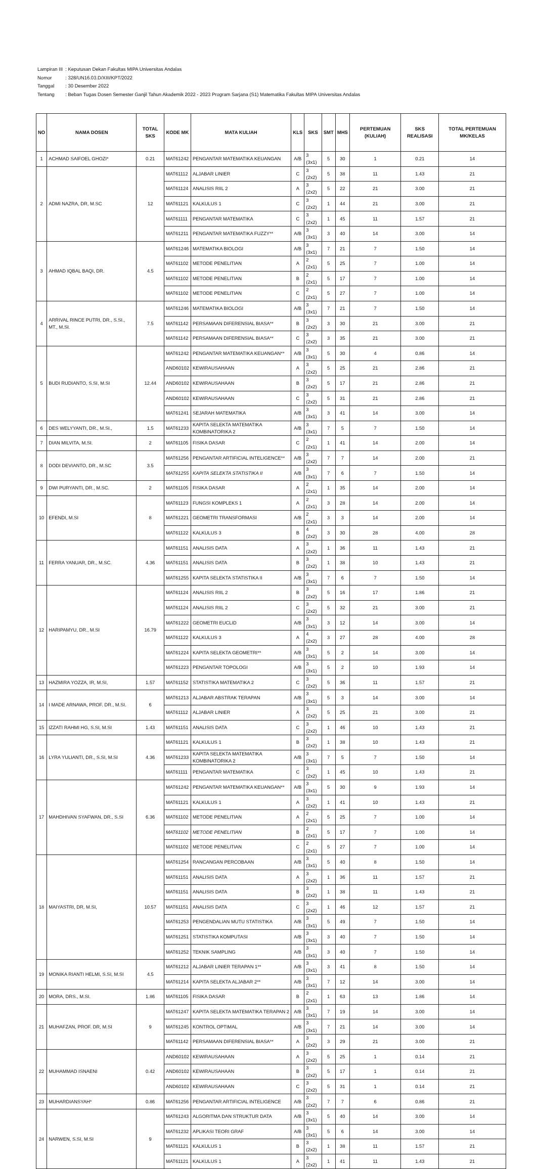| Lampiran III | : Keputusan Dekan Fakultas MIPA Universitas Andalas |
| Nomor | : 328/UN16.03.D/XIII/KPT/2022 |
| Tanggal | : 30 Desember 2022 |
| Tentang | : Beban Tugas Dosen Semester Ganjil Tahun Akademik 2022 - 2023 Program Sarjana (S1) Matematika Fakultas MIPA Universitas Andalas |
| NO | NAMA DOSEN | TOTAL SKS | KODE MK | MATA KULIAH | KLS | SKS | SMT | MHS | PERTEMUAN (KULIAH) | SKS REALISASI | TOTAL PERTEMUAN MK/KELAS |
| --- | --- | --- | --- | --- | --- | --- | --- | --- | --- | --- | --- |
| 1 | ACHMAD SAIFOEL GHOZI* | 0.21 | MAT61242 | PENGANTAR MATEMATIKA KEUANGAN | A/B | 3 (3x1) | 5 | 30 | 1 | 0.21 | 14 |
| 2 | ADMI NAZRA, DR, M.SC | 12 | MAT61112 | ALJABAR LINIER | C | 3 (2x2) | 5 | 38 | 11 | 1.43 | 21 |
| | | | MAT61124 | ANALISIS RIIL 2 | A | 3 (2x2) | 5 | 22 | 21 | 3.00 | 21 |
| | | | MAT61121 | KALKULUS 1 | C | 3 (2x2) | 1 | 44 | 21 | 3.00 | 21 |
| | | | MAT61111 | PENGANTAR MATEMATIKA | C | 3 (2x2) | 1 | 45 | 11 | 1.57 | 21 |
| | | | MAT61211 | PENGANTAR MATEMATIKA FUZZY** | A/B | 3 (3x1) | 3 | 40 | 14 | 3.00 | 14 |
| 3 | AHMAD IQBAL BAQI, DR. | 4.5 | MAT61246 | MATEMATIKA BIOLOGI | A/B | 3 (3x1) | 7 | 21 | 7 | 1.50 | 14 |
| | | | MAT61102 | METODE PENELITIAN | A | 2 (2x1) | 5 | 25 | 7 | 1.00 | 14 |
| | | | MAT61102 | METODE PENELITIAN | B | 2 (2x1) | 5 | 17 | 7 | 1.00 | 14 |
| | | | MAT61102 | METODE PENELITIAN | C | 2 (2x1) | 5 | 27 | 7 | 1.00 | 14 |
| 4 | ARRIVAL RINCE PUTRI, DR., S.SI., MT., M.SI. | 7.5 | MAT61246 | MATEMATIKA BIOLOGI | A/B | 3 (3x1) | 7 | 21 | 7 | 1.50 | 14 |
| | | | MAT61142 | PERSAMAAN DIFERENSIAL BIASA** | B | 3 (2x2) | 3 | 30 | 21 | 3.00 | 21 |
| | | | MAT61142 | PERSAMAAN DIFERENSIAL BIASA** | C | 3 (2x2) | 3 | 35 | 21 | 3.00 | 21 |
| 5 | BUDI RUDIANTO, S.SI, M.SI | 12.44 | MAT61242 | PENGANTAR MATEMATIKA KEUANGAN** | A/B | 3 (3x1) | 5 | 30 | 4 | 0.86 | 14 |
| | | | AND60102 | KEWIRAUSAHAAN | A | 3 (2x2) | 5 | 25 | 21 | 2.86 | 21 |
| | | | AND60102 | KEWIRAUSAHAAN | B | 3 (2x2) | 5 | 17 | 21 | 2.86 | 21 |
| | | | AND60102 | KEWIRAUSAHAAN | C | 3 (2x2) | 5 | 31 | 21 | 2.86 | 21 |
| | | | MAT61241 | SEJARAH MATEMATIKA | A/B | 3 (3x1) | 3 | 41 | 14 | 3.00 | 14 |
| 6 | DES WELYYANTI, DR., M.SI., | 1.5 | MAT61233 | KAPITA SELEKTA MATEMATIKA KOMBINATORIKA 2 | A/B | 3 (3x1) | 7 | 5 | 7 | 1.50 | 14 |
| 7 | DIAN MILVITA, M.SI. | 2 | MAT61105 | FISIKA DASAR | C | 2 (2x1) | 1 | 41 | 14 | 2.00 | 14 |
| 8 | DODI DEVIANTO, DR., M.SC | 3.5 | MAT61256 | PENGANTAR ARTIFICIAL INTELIGENCE** | A/B | 3 (2x2) | 7 | 7 | 14 | 2.00 | 21 |
| | | | MAT61255 | KAPITA SELEKTA STATISTIKA II | A/B | 3 (3x1) | 7 | 6 | 7 | 1.50 | 14 |
| 9 | DWI PURYANTI, DR., M.SC. | 2 | MAT61105 | FISIKA DASAR | A | 2 (2x1) | 1 | 35 | 14 | 2.00 | 14 |
| 10 | EFENDI, M.SI | 8 | MAT61123 | FUNGSI KOMPLEKS 1 | A | 2 (2x1) | 3 | 28 | 14 | 2.00 | 14 |
| | | | MAT61221 | GEOMETRI TRANSFORMASI | A/B | 2 (2x1) | 3 | 3 | 14 | 2.00 | 14 |
| | | | MAT61122 | KALKULUS 3 | B | 4 (2x2) | 3 | 30 | 28 | 4.00 | 28 |
| 11 | FERRA YANUAR, DR., M.SC. | 4.36 | MAT61151 | ANALISIS DATA | A | 3 (2x2) | 1 | 36 | 11 | 1.43 | 21 |
| | | | MAT61151 | ANALISIS DATA | B | 3 (2x2) | 1 | 38 | 10 | 1.43 | 21 |
| | | | MAT61255 | KAPITA SELEKTA STATISTIKA II | A/B | 3 (3x1) | 7 | 6 | 7 | 1.50 | 14 |
| 12 | HARIPAMYU, DR., M.SI | 16.79 | MAT61124 | ANALISIS RIIL 2 | B | 3 (2x2) | 5 | 16 | 17 | 1.86 | 21 |
| | | | MAT61124 | ANALISIS RIIL 2 | C | 3 (2x2) | 5 | 32 | 21 | 3.00 | 21 |
| | | | MAT61222 | GEOMETRI EUCLID | A/B | 3 (3x1) | 3 | 12 | 14 | 3.00 | 14 |
| | | | MAT61122 | KALKULUS 3 | A | 4 (2x2) | 3 | 27 | 28 | 4.00 | 28 |
| | | | MAT61224 | KAPITA SELEKTA GEOMETRI** | A/B | 3 (3x1) | 5 | 2 | 14 | 3.00 | 14 |
| | | | MAT61223 | PENGANTAR TOPOLOGI | A/B | 3 (3x1) | 5 | 2 | 10 | 1.93 | 14 |
| 13 | HAZMIRA YOZZA, IR, M.SI, | 1.57 | MAT61152 | STATISTIKA MATEMATIKA 2 | C | 3 (2x2) | 5 | 36 | 11 | 1.57 | 21 |
| 14 | I MADE ARNAWA, PROF. DR., M.SI. | 6 | MAT61213 | ALJABAR ABSTRAK TERAPAN | A/B | 3 (3x1) | 5 | 3 | 14 | 3.00 | 14 |
| | | | MAT61112 | ALJABAR LINIER | A | 3 (2x2) | 5 | 25 | 21 | 3.00 | 21 |
| 15 | IZZATI RAHMI HG, S.SI, M.SI | 1.43 | MAT61151 | ANALISIS DATA | C | 3 (2x2) | 1 | 46 | 10 | 1.43 | 21 |
| 16 | LYRA YULIANTI, DR., S.SI, M.SI | 4.36 | MAT61121 | KALKULUS 1 | B | 3 (2x2) | 1 | 38 | 10 | 1.43 | 21 |
| | | | MAT61233 | KAPITA SELEKTA MATEMATIKA KOMBINATORIKA 2 | A/B | 3 (3x1) | 7 | 5 | 7 | 1.50 | 14 |
| | | | MAT61111 | PENGANTAR MATEMATIKA | C | 3 (2x2) | 1 | 45 | 10 | 1.43 | 21 |
| 17 | MAHDHIVAN SYAFWAN, DR., S.SI | 6.36 | MAT61242 | PENGANTAR MATEMATIKA KEUANGAN** | A/B | 3 (3x1) | 5 | 30 | 9 | 1.93 | 14 |
| | | | MAT61121 | KALKULUS 1 | A | 3 (2x2) | 1 | 41 | 10 | 1.43 | 21 |
| | | | MAT61102 | METODE PENELITIAN | A | 2 (2x1) | 5 | 25 | 7 | 1.00 | 14 |
| | | | MAT61102 | METODE PENELITIAN | B | 2 (2x1) | 5 | 17 | 7 | 1.00 | 14 |
| | | | MAT61102 | METODE PENELITIAN | C | 2 (2x1) | 5 | 27 | 7 | 1.00 | 14 |
| 18 | MAIYASTRI, DR, M.SI, | 10.57 | MAT61254 | RANCANGAN PERCOBAAN | A/B | 3 (3x1) | 5 | 40 | 8 | 1.50 | 14 |
| | | | MAT61151 | ANALISIS DATA | A | 3 (2x2) | 1 | 36 | 11 | 1.57 | 21 |
| | | | MAT61151 | ANALISIS DATA | B | 3 (2x2) | 1 | 38 | 11 | 1.43 | 21 |
| | | | MAT61151 | ANALISIS DATA | C | 3 (2x2) | 1 | 46 | 12 | 1.57 | 21 |
| | | | MAT61253 | PENGENDALIAN MUTU STATISTIKA | A/B | 3 (3x1) | 5 | 49 | 7 | 1.50 | 14 |
| | | | MAT61251 | STATISTIKA KOMPUTASI | A/B | 3 (3x1) | 3 | 40 | 7 | 1.50 | 14 |
| | | | MAT61252 | TEKNIK SAMPLING | A/B | 3 (3x1) | 3 | 40 | 7 | 1.50 | 14 |
| 19 | MONIKA RIANTI HELMI, S.SI, M.SI | 4.5 | MAT61212 | ALJABAR LINIER TERAPAN 1** | A/B | 3 (3x1) | 3 | 41 | 8 | 1.50 | 14 |
| | | | MAT61214 | KAPITA SELEKTA ALJABAR 2** | A/B | 3 (3x1) | 7 | 12 | 14 | 3.00 | 14 |
| 20 | MORA, DRS., M.SI. | 1.86 | MAT61105 | FISIKA DASAR | B | 2 (2x1) | 1 | 63 | 13 | 1.86 | 14 |
| 21 | MUHAFZAN, PROF. DR, M.SI | 9 | MAT61247 | KAPITA SELEKTA MATEMATIKA TERAPAN 2 | A/B | 3 (3x1) | 7 | 19 | 14 | 3.00 | 14 |
| | | | MAT61245 | KONTROL OPTIMAL | A/B | 3 (3x1) | 7 | 21 | 14 | 3.00 | 14 |
| | | | MAT61142 | PERSAMAAN DIFERENSIAL BIASA** | A | 3 (2x2) | 3 | 29 | 21 | 3.00 | 21 |
| 22 | MUHAMMAD ISNAENI | 0.42 | AND60102 | KEWIRAUSAHAAN | A | 3 (2x2) | 5 | 25 | 1 | 0.14 | 21 |
| | | | AND60102 | KEWIRAUSAHAAN | B | 3 (2x2) | 5 | 17 | 1 | 0.14 | 21 |
| | | | AND60102 | KEWIRAUSAHAAN | C | 3 (2x2) | 5 | 31 | 1 | 0.14 | 21 |
| 23 | MUHARDIANSYAH* | 0.86 | MAT61256 | PENGANTAR ARTIFICIAL INTELIGENCE | A/B | 3 (2x2) | 7 | 7 | 6 | 0.86 | 21 |
| 24 | NARWEN, S.SI, M.SI | 9 | MAT61243 | ALGORITMA DAN STRUKTUR DATA | A/B | 3 (3x1) | 5 | 40 | 14 | 3.00 | 14 |
| | | | MAT61232 | APLIKASI TEORI GRAF | A/B | 3 (3x1) | 5 | 6 | 14 | 3.00 | 14 |
| | | | MAT61121 | KALKULUS 1 | B | 3 (2x2) | 1 | 38 | 11 | 1.57 | 21 |
| | | | MAT61121 | KALKULUS 1 | A | 3 (2x2) | 1 | 41 | 11 | 1.43 | 21 |